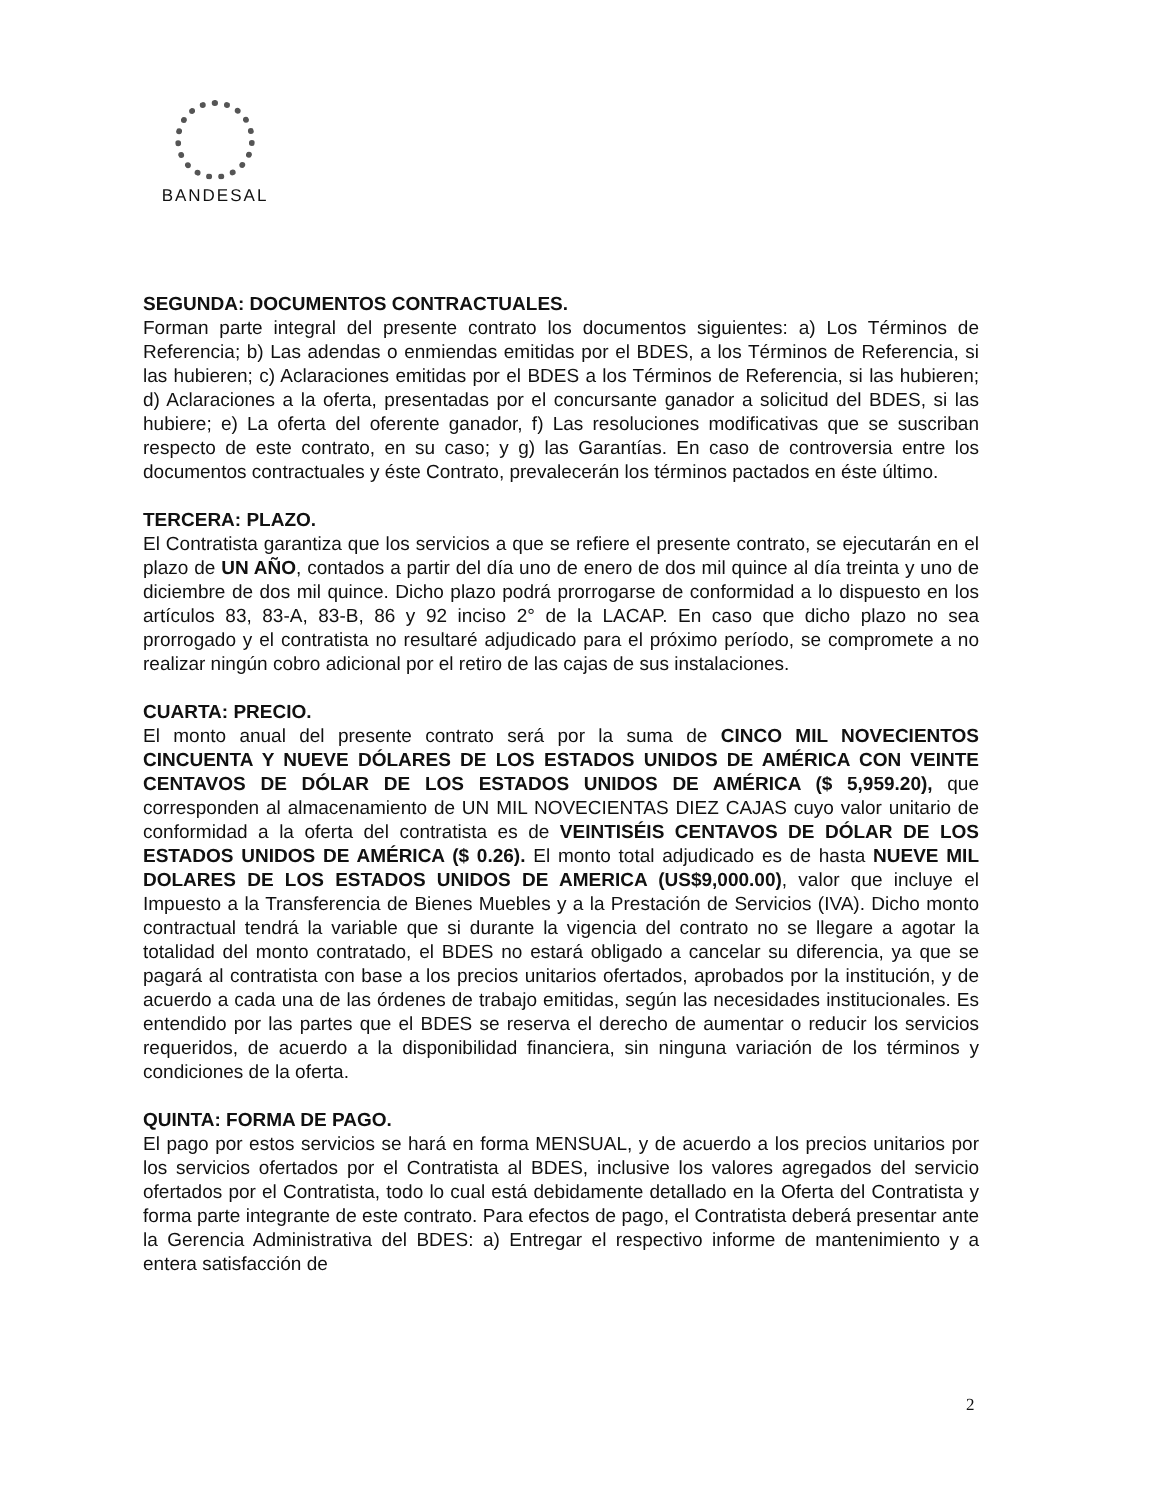BANDESAL
SEGUNDA: DOCUMENTOS CONTRACTUALES.
Forman parte integral del presente contrato los documentos siguientes: a) Los Términos de Referencia; b) Las adendas o enmiendas emitidas por el BDES, a los Términos de Referencia, si las hubieren; c) Aclaraciones emitidas por el BDES a los Términos de Referencia, si las hubieren; d) Aclaraciones a la oferta, presentadas por el concursante ganador a solicitud del BDES, si las hubiere; e) La oferta del oferente ganador, f) Las resoluciones modificativas que se suscriban respecto de este contrato, en su caso; y g) las Garantías. En caso de controversia entre los documentos contractuales y éste Contrato, prevalecerán los términos pactados en éste último.
TERCERA: PLAZO.
El Contratista garantiza que los servicios a que se refiere el presente contrato, se ejecutarán en el plazo de UN AÑO, contados a partir del día uno de enero de dos mil quince al día treinta y uno de diciembre de dos mil quince. Dicho plazo podrá prorrogarse de conformidad a lo dispuesto en los artículos 83, 83-A, 83-B, 86 y 92 inciso 2° de la LACAP. En caso que dicho plazo no sea prorrogado y el contratista no resultaré adjudicado para el próximo período, se compromete a no realizar ningún cobro adicional por el retiro de las cajas de sus instalaciones.
CUARTA: PRECIO.
El monto anual del presente contrato será por la suma de CINCO MIL NOVECIENTOS CINCUENTA Y NUEVE DÓLARES DE LOS ESTADOS UNIDOS DE AMÉRICA CON VEINTE CENTAVOS DE DÓLAR DE LOS ESTADOS UNIDOS DE AMÉRICA ($ 5,959.20), que corresponden al almacenamiento de UN MIL NOVECIENTAS DIEZ CAJAS cuyo valor unitario de conformidad a la oferta del contratista es de VEINTISÉIS CENTAVOS DE DÓLAR DE LOS ESTADOS UNIDOS DE AMÉRICA ($ 0.26). El monto total adjudicado es de hasta NUEVE MIL DOLARES DE LOS ESTADOS UNIDOS DE AMERICA (US$9,000.00), valor que incluye el Impuesto a la Transferencia de Bienes Muebles y a la Prestación de Servicios (IVA). Dicho monto contractual tendrá la variable que si durante la vigencia del contrato no se llegare a agotar la totalidad del monto contratado, el BDES no estará obligado a cancelar su diferencia, ya que se pagará al contratista con base a los precios unitarios ofertados, aprobados por la institución, y de acuerdo a cada una de las órdenes de trabajo emitidas, según las necesidades institucionales. Es entendido por las partes que el BDES se reserva el derecho de aumentar o reducir los servicios requeridos, de acuerdo a la disponibilidad financiera, sin ninguna variación de los términos y condiciones de la oferta.
QUINTA: FORMA DE PAGO.
El pago por estos servicios se hará en forma MENSUAL, y de acuerdo a los precios unitarios por los servicios ofertados por el Contratista al BDES, inclusive los valores agregados del servicio ofertados por el Contratista, todo lo cual está debidamente detallado en la Oferta del Contratista y forma parte integrante de este contrato. Para efectos de pago, el Contratista deberá presentar ante la Gerencia Administrativa del BDES: a) Entregar el respectivo informe de mantenimiento y a entera satisfacción de
2